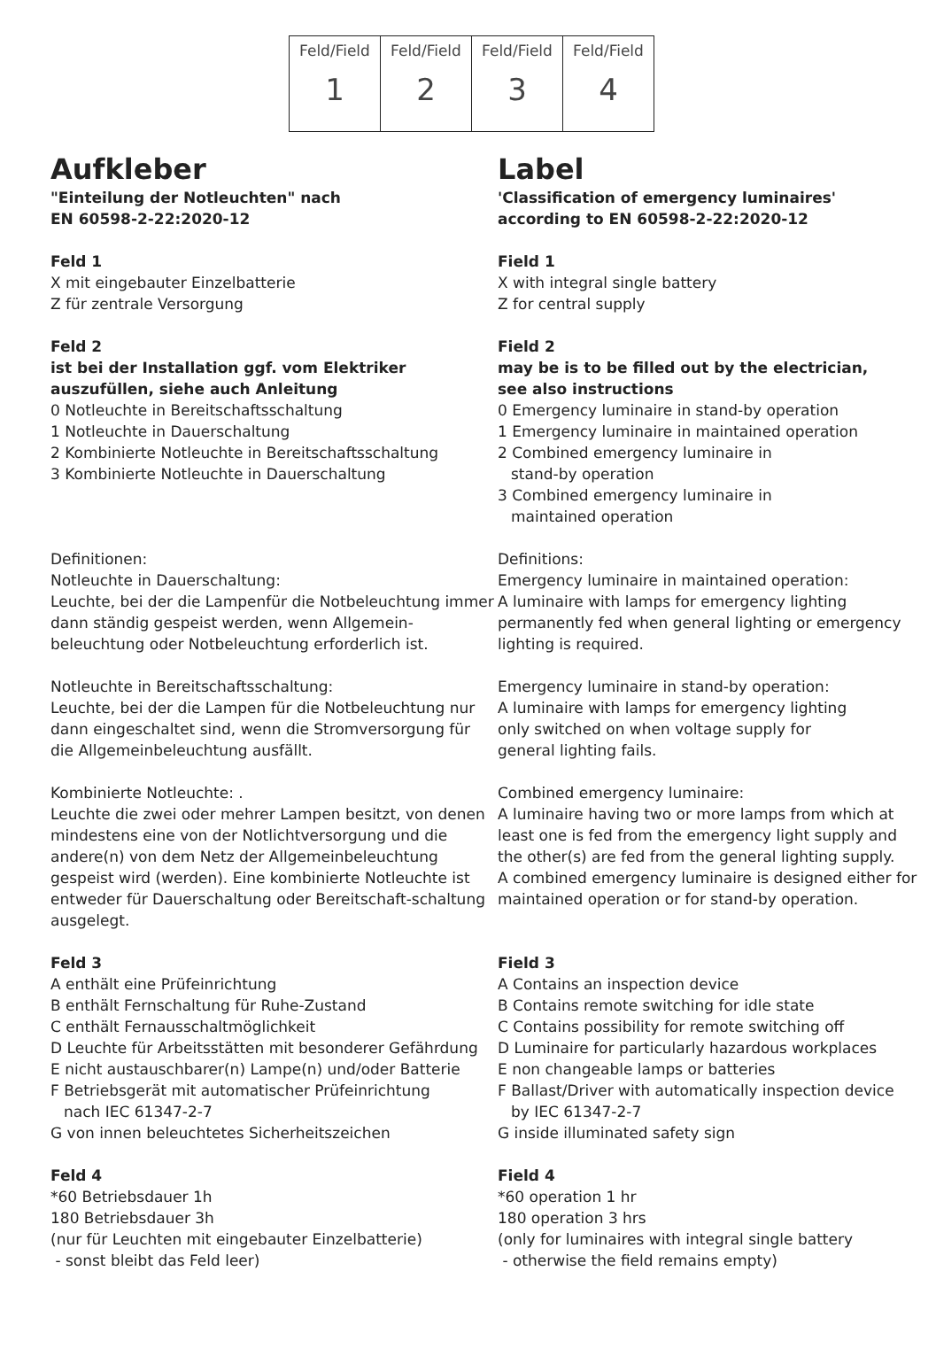| Feld/Field 1 | Feld/Field 2 | Feld/Field 3 | Feld/Field 4 |
Aufkleber
"Einteilung der Notleuchten" nach
EN 60598-2-22:2020-12
Feld 1
X mit eingebauter Einzelbatterie
Z für zentrale Versorgung
Feld 2
ist bei der Installation ggf. vom Elektriker
auszufüllen, siehe auch Anleitung
0 Notleuchte in Bereitschaftsschaltung
1 Notleuchte in Dauerschaltung
2 Kombinierte Notleuchte in Bereitschaftsschaltung
3 Kombinierte Notleuchte in Dauerschaltung
Definitionen:
Notleuchte in Dauerschaltung:
Leuchte, bei der die Lampenfür die Notbeleuchtung immer dann ständig gespeist werden, wenn Allgemein-beleuchtung oder Notbeleuchtung erforderlich ist.
Notleuchte in Bereitschaftsschaltung:
Leuchte, bei der die Lampen für die Notbeleuchtung nur dann eingeschaltet sind, wenn die Stromversorgung für die Allgemeinbeleuchtung ausfällt.
Kombinierte Notleuchte: .
Leuchte die zwei oder mehrer Lampen besitzt, von denen mindestens eine von der Notlichtversorgung und die andere(n) von dem Netz der Allgemeinbeleuchtung gespeist wird (werden). Eine kombinierte Notleuchte ist entweder für Dauerschaltung oder Bereitschaft-schaltung ausgelegt.
Feld 3
A enthält eine Prüfeinrichtung
B enthält Fernschaltung für Ruhe-Zustand
C enthält Fernausschaltmöglichkeit
D Leuchte für Arbeitsstätten mit besonderer Gefährdung
E nicht austauschbarer(n) Lampe(n) und/oder Batterie
F Betriebsgerät mit automatischer Prüfeinrichtung
nach IEC 61347-2-7
G von innen beleuchtetes Sicherheitszeichen
Feld 4
*60 Betriebsdauer 1h
180 Betriebsdauer 3h
(nur für Leuchten mit eingebauter Einzelbatterie)
- sonst bleibt das Feld leer)
Label
'Classification of emergency luminaires' according to EN 60598-2-22:2020-12
Field 1
X with integral single battery
Z for central supply
Field 2
may be is to be filled out by the electrician,
see also instructions
0 Emergency luminaire in stand-by operation
1 Emergency luminaire in maintained operation
2 Combined emergency luminaire in
stand-by operation
3 Combined emergency luminaire in
maintained operation
Definitions:
Emergency luminaire in maintained operation:
A luminaire with lamps for emergency lighting permanently fed when general lighting or emergency lighting is required.
Emergency luminaire in stand-by operation:
A luminaire with lamps for emergency lighting
only switched on when voltage supply for
general lighting fails.
Combined emergency luminaire:
A luminaire having two or more lamps from which at least one is fed from the emergency light supply and the other(s) are fed from the general lighting supply.
A combined emergency luminaire is designed either for maintained operation or for stand-by operation.
Field 3
A Contains an inspection device
B Contains remote switching for idle state
C Contains possibility for remote switching off
D Luminaire for particularly hazardous workplaces
E non changeable lamps or batteries
F Ballast/Driver with automatically inspection device
by IEC 61347-2-7
G inside illuminated safety sign
Field 4
*60 operation 1 hr
180 operation 3 hrs
(only for luminaires with integral single battery
- otherwise the field remains empty)